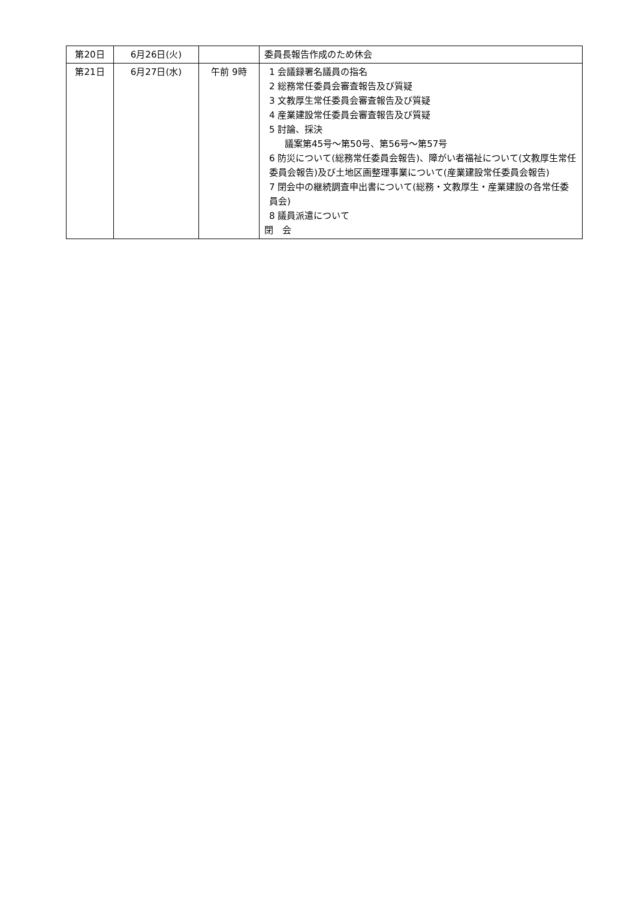| 第20日 | 6月26日(火) | | 委員長報告作成のため休会 |
| 第21日 | 6月27日(水) | 午前 9時 | 1 会議録署名議員の指名 2 総務常任委員会審査報告及び質疑 3 文教厚生常任委員会審査報告及び質疑 4 産業建設常任委員会審査報告及び質疑 5 討論、採決 議案第45号～第50号、第56号～第57号 6 防災について(総務常任委員会報告)、障がい者福祉について(文教厚生常任委員会報告)及び土地区画整理事業について(産業建設常任委員会報告) 7 閉会中の継続調査申出書について(総務・文教厚生・産業建設の各常任委員会) 8 議員派遣について 閉 会 |